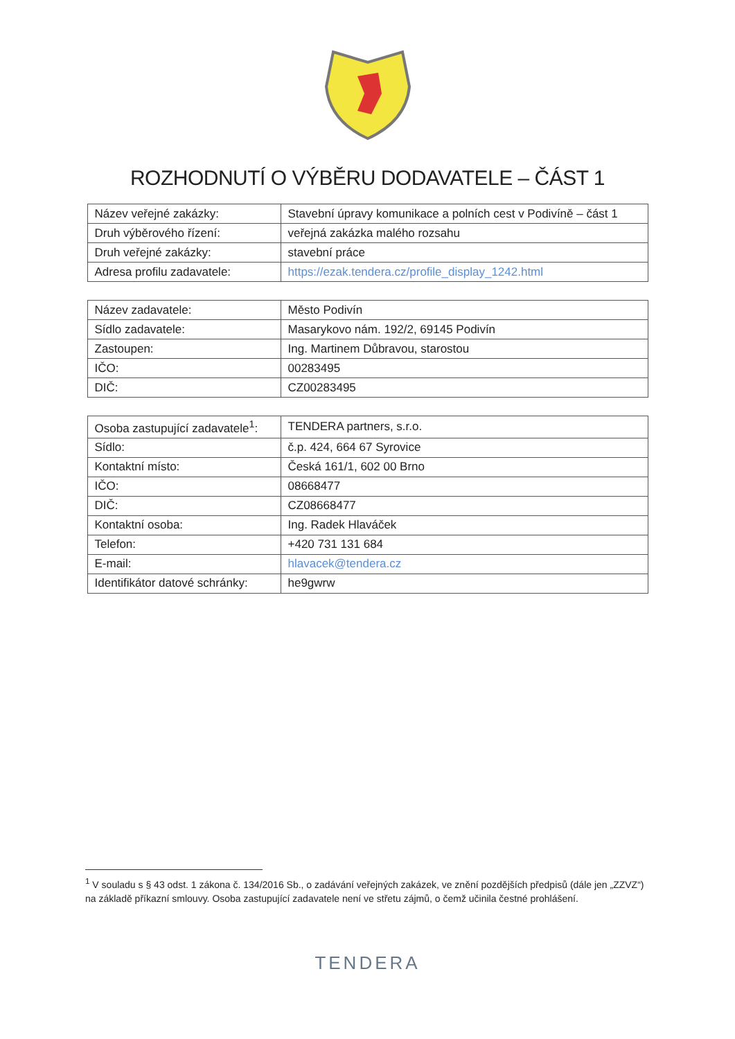ROZHODNUTÍ O VÝBĚRU DODAVATELE – ČÁST 1
| Název veřejné zakázky: | Stavební úpravy komunikace a polních cest v Podivíně – část 1 |
| Druh výběrového řízení: | veřejná zakázka malého rozsahu |
| Druh veřejné zakázky: | stavební práce |
| Adresa profilu zadavatele: | https://ezak.tendera.cz/profile_display_1242.html |
| Název zadavatele: | Město Podivín |
| Sídlo zadavatele: | Masarykovo nám. 192/2, 69145 Podivín |
| Zastoupen: | Ing. Martinem Důbravou, starostou |
| IČO: | 00283495 |
| DIČ: | CZ00283495 |
| Osoba zastupující zadavatele<sup>1</sup>: | TENDERA partners, s.r.o. |
| Sídlo: | č.p. 424, 664 67 Syrovice |
| Kontaktní místo: | Česká 161/1, 602 00 Brno |
| IČO: | 08668477 |
| DIČ: | CZ08668477 |
| Kontaktní osoba: | Ing. Radek Hlaváček |
| Telefon: | +420 731 131 684 |
| E-mail: | hlavacek@tendera.cz |
| Identifikátor datové schránky: | he9gwrw |
<sup>1</sup> V souladu s § 43 odst. 1 zákona č. 134/2016 Sb., o zadávání veřejných zakázek, ve znění pozdějších předpisů (dále jen „ZZVZ“) na základě příkazní smlouvy. Osoba zastupující zadavatele není ve střetu zájmů, o čemž učinila čestné prohlášení.
TENDERA